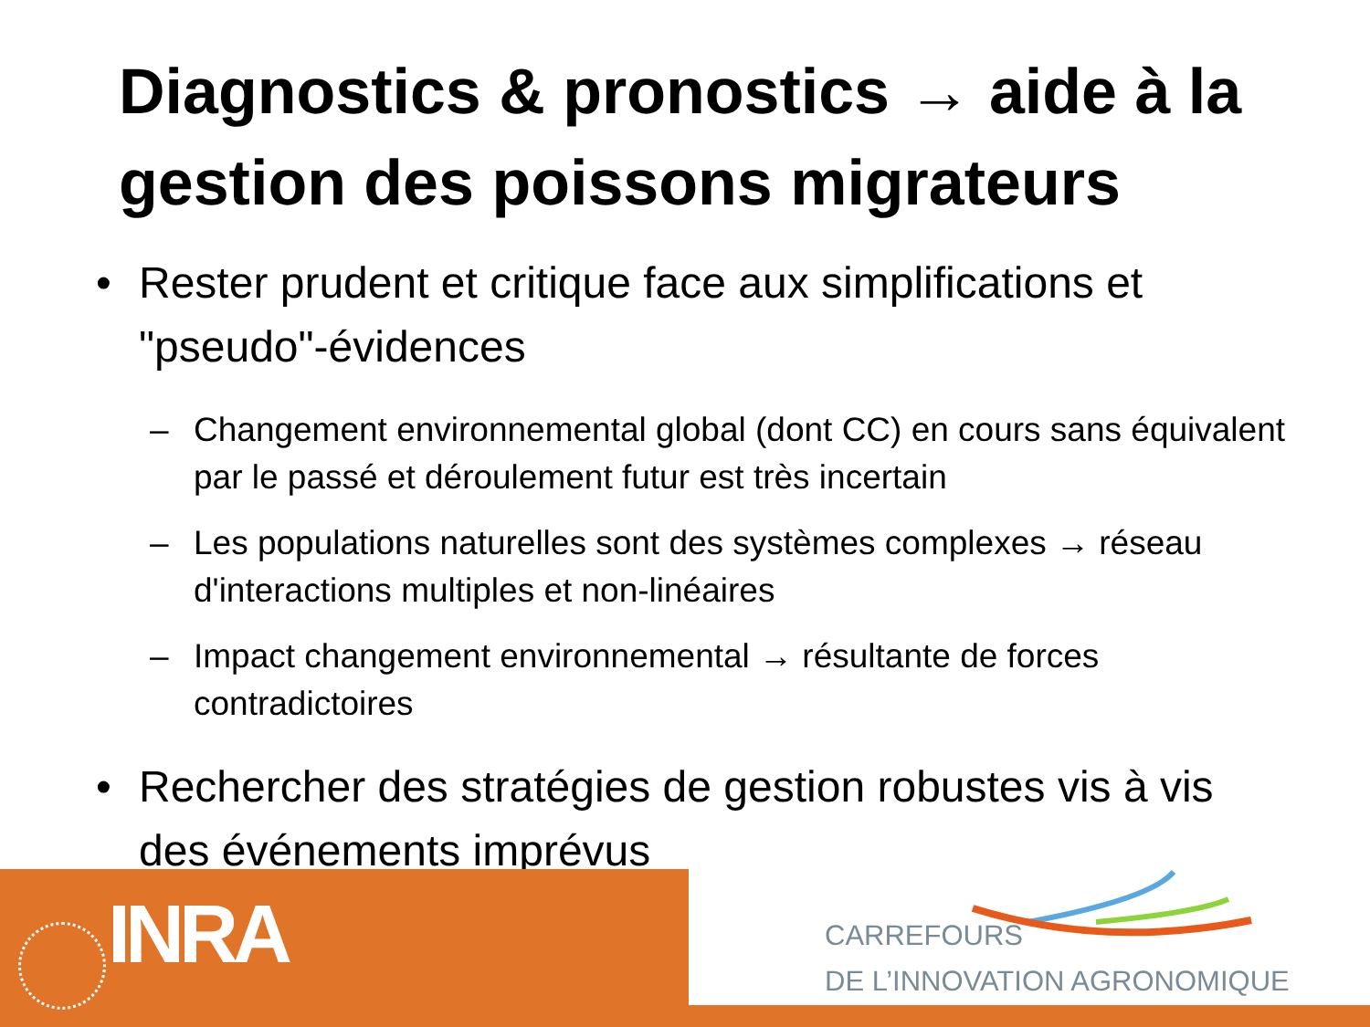Diagnostics & pronostics → aide à la gestion des poissons migrateurs
• Rester prudent et critique face aux simplifications et "pseudo"-évidences
– Changement environnemental global (dont CC) en cours sans équivalent par le passé et déroulement futur est très incertain
– Les populations naturelles sont des systèmes complexes → réseau d'interactions multiples et non-linéaires
– Impact changement environnemental → résultante de forces contradictoires
• Rechercher des stratégies de gestion robustes vis à vis des événements imprévus
INRA
CARREFOURS
DE L’INNOVATION AGRONOMIQUE